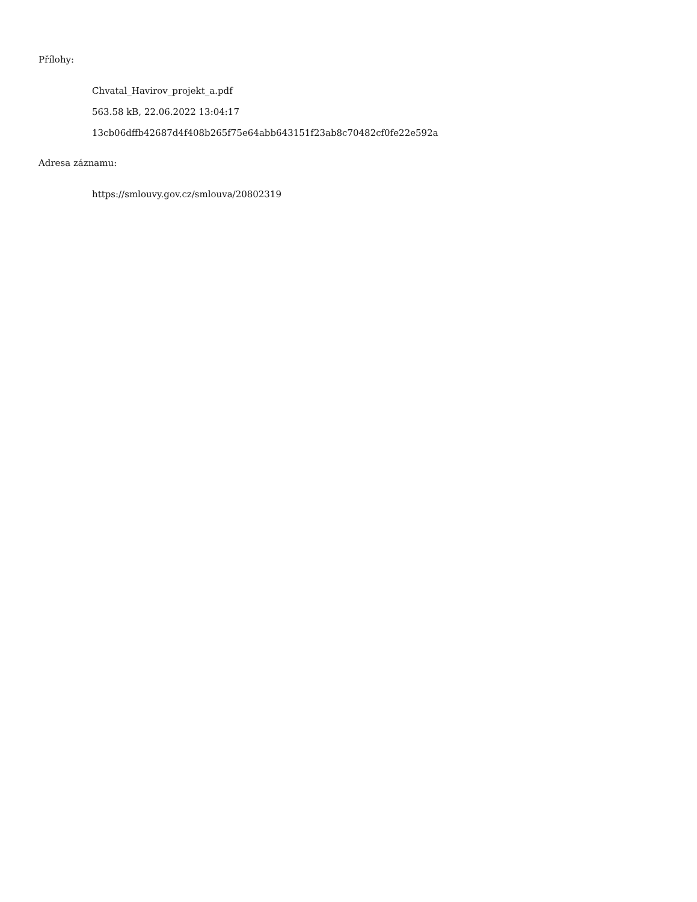Přílohy:
Chvatal_Havirov_projekt_a.pdf
563.58 kB, 22.06.2022 13:04:17
13cb06dffb42687d4f408b265f75e64abb643151f23ab8c70482cf0fe22e592a
Adresa záznamu:
https://smlouvy.gov.cz/smlouva/20802319